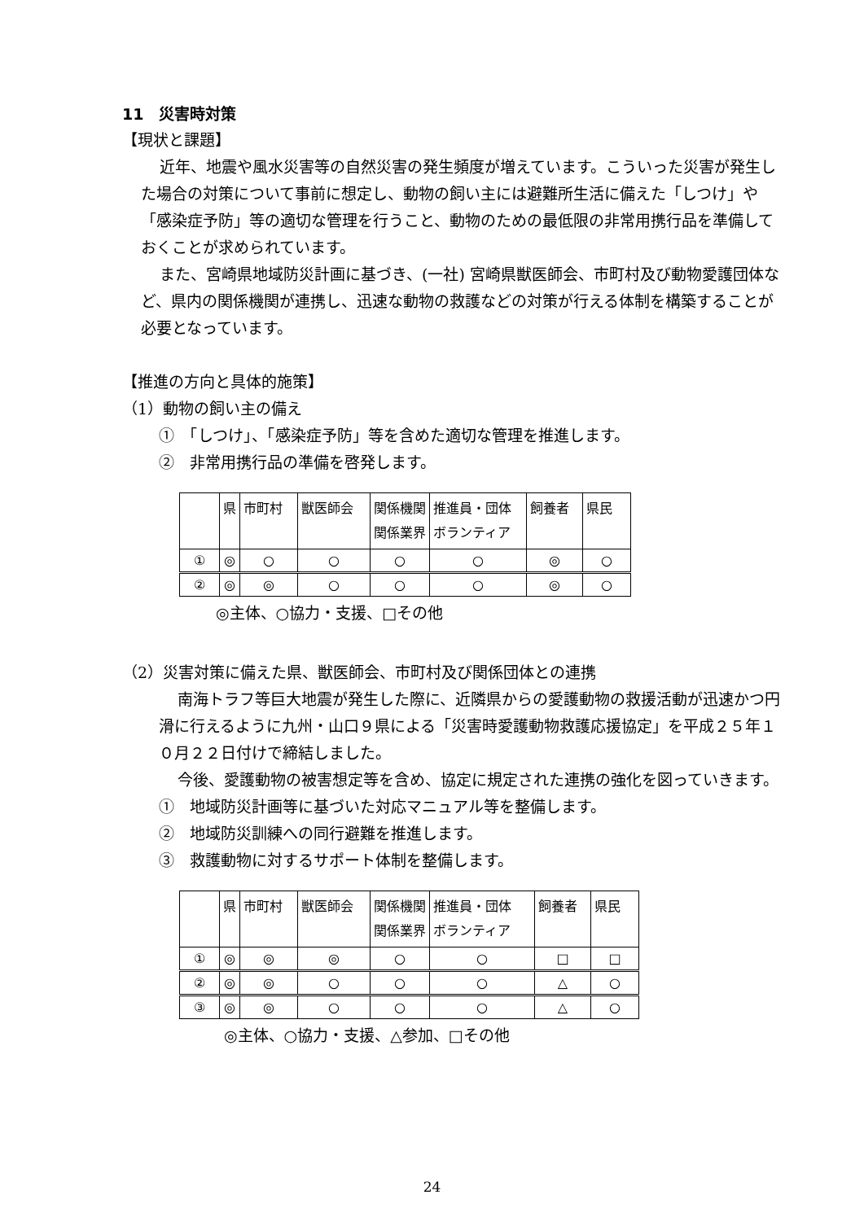11　災害時対策
【現状と課題】
近年、地震や風水災害等の自然災害の発生頻度が増えています。こういった災害が発生した場合の対策について事前に想定し、動物の飼い主には避難所生活に備えた「しつけ」や「感染症予防」等の適切な管理を行うこと、動物のための最低限の非常用携行品を準備しておくことが求められています。
また、宮崎県地域防災計画に基づき、(一社) 宮崎県獣医師会、市町村及び動物愛護団体など、県内の関係機関が連携し、迅速な動物の救護などの対策が行える体制を構築することが必要となっています。
【推進の方向と具体的施策】
（1）動物の飼い主の備え
①　「しつけ」、「感染症予防」等を含めた適切な管理を推進します。
②　非常用携行品の準備を啓発します。
| | 県 | 市町村 | 獣医師会 | 関係機関 関係業界 | 推進員・団体 ボランティア | 飼養者 | 県民 |
| --- | --- | --- | --- | --- | --- | --- | --- |
| ① | ◎ | ○ | ○ | ○ | ○ | ◎ | ○ |
| ② | ◎ | ◎ | ○ | ○ | ○ | ◎ | ○ |
◎主体、○協力・支援、□その他
（2）災害対策に備えた県、獣医師会、市町村及び関係団体との連携
南海トラフ等巨大地震が発生した際に、近隣県からの愛護動物の救援活動が迅速かつ円滑に行えるように九州・山口９県による「災害時愛護動物救護応援協定」を平成２５年１０月２２日付けで締結しました。
今後、愛護動物の被害想定等を含め、協定に規定された連携の強化を図っていきます。
①　地域防災計画等に基づいた対応マニュアル等を整備します。
②　地域防災訓練への同行避難を推進します。
③　救護動物に対するサポート体制を整備します。
| | 県 | 市町村 | 獣医師会 | 関係機関 関係業界 | 推進員・団体 ボランティア | 飼養者 | 県民 |
| --- | --- | --- | --- | --- | --- | --- | --- |
| ① | ◎ | ◎ | ◎ | ○ | ○ | □ | □ |
| ② | ◎ | ◎ | ○ | ○ | ○ | △ | ○ |
| ③ | ◎ | ◎ | ○ | ○ | ○ | △ | ○ |
◎主体、○協力・支援、△参加、□その他
24